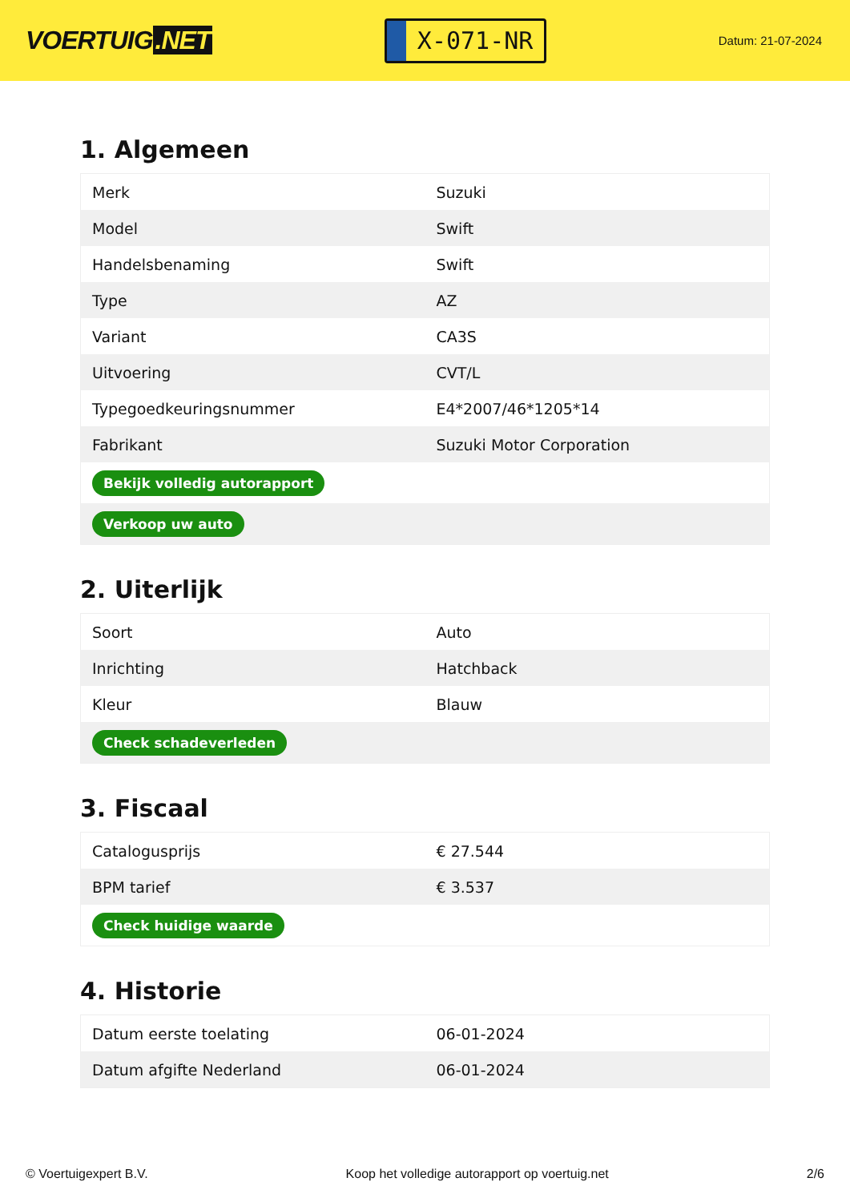VOERTUIG.NET
X-071-NR
Datum: 21-07-2024
1. Algemeen
| Merk | Suzuki |
| Model | Swift |
| Handelsbenaming | Swift |
| Type | AZ |
| Variant | CA3S |
| Uitvoering | CVT/L |
| Typegoedkeuringsnummer | E4*2007/46*1205*14 |
| Fabrikant | Suzuki Motor Corporation |
| Bekijk volledig autorapport | |
| Verkoop uw auto | |
2. Uiterlijk
| Soort | Auto |
| Inrichting | Hatchback |
| Kleur | Blauw |
| Check schadeverleden | |
3. Fiscaal
| Catalogusprijs | € 27.544 |
| BPM tarief | € 3.537 |
| Check huidige waarde | |
4. Historie
| Datum eerste toelating | 06-01-2024 |
| Datum afgifte Nederland | 06-01-2024 |
© Voertuigexpert B.V. Koop het volledige autorapport op voertuig.net 2/6